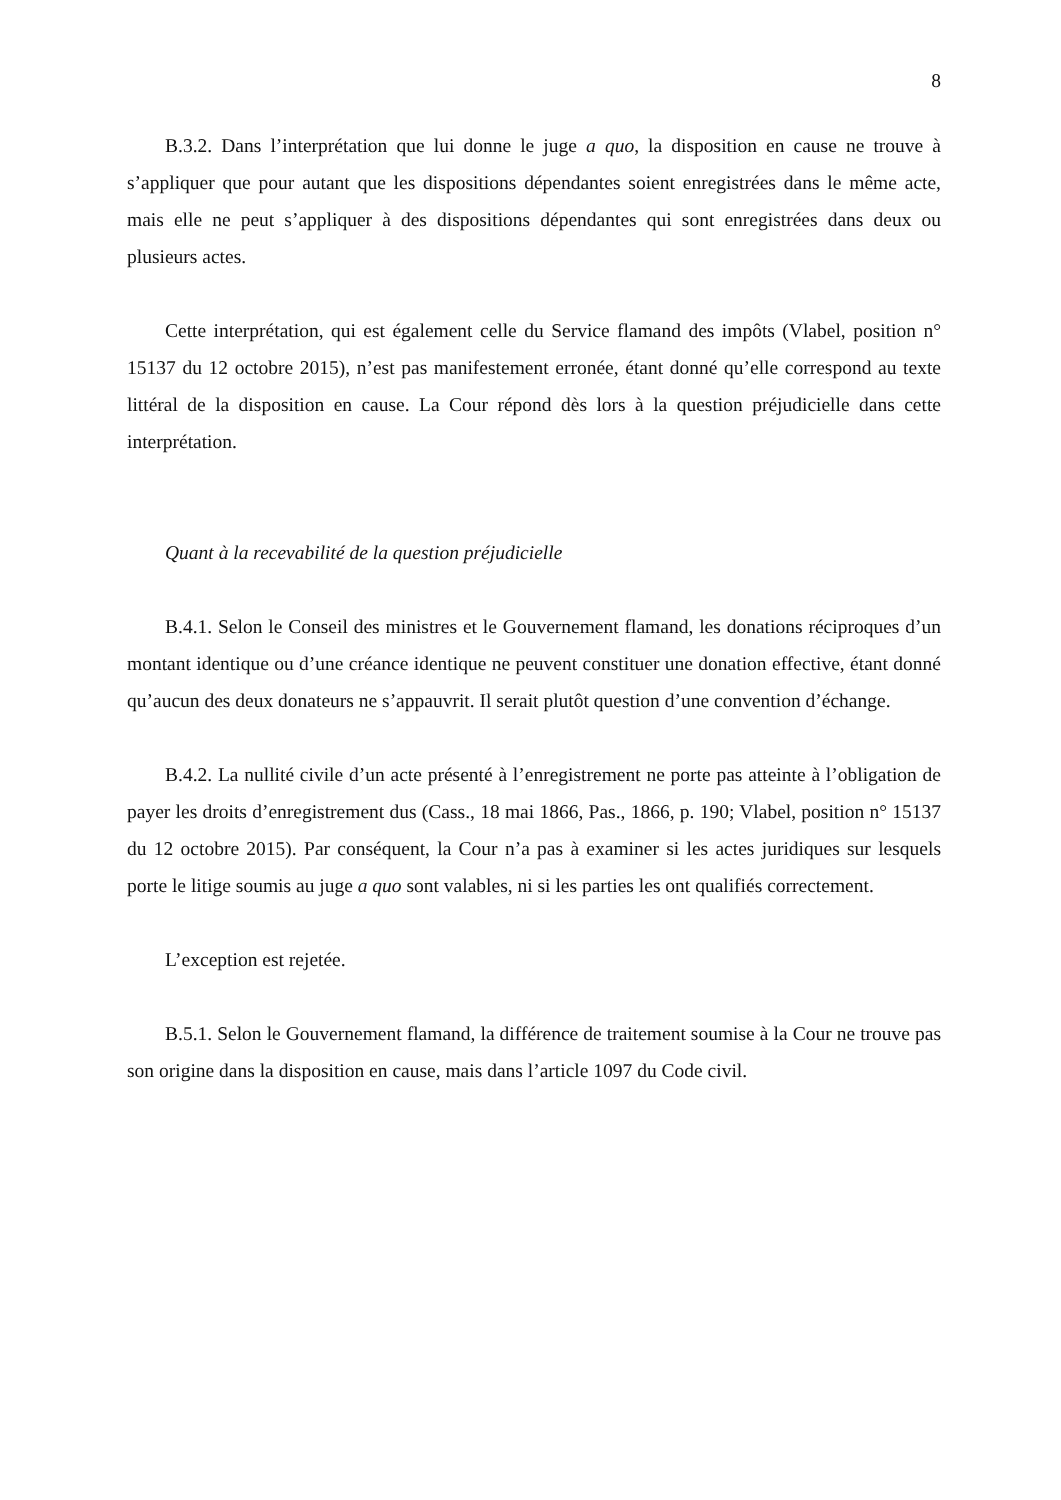8
B.3.2. Dans l’interprétation que lui donne le juge a quo, la disposition en cause ne trouve à s’appliquer que pour autant que les dispositions dépendantes soient enregistrées dans le même acte, mais elle ne peut s’appliquer à des dispositions dépendantes qui sont enregistrées dans deux ou plusieurs actes.
Cette interprétation, qui est également celle du Service flamand des impôts (Vlabel, position n° 15137 du 12 octobre 2015), n’est pas manifestement erronée, étant donné qu’elle correspond au texte littéral de la disposition en cause. La Cour répond dès lors à la question préjudicielle dans cette interprétation.
Quant à la recevabilité de la question préjudicielle
B.4.1. Selon le Conseil des ministres et le Gouvernement flamand, les donations réciproques d’un montant identique ou d’une créance identique ne peuvent constituer une donation effective, étant donné qu’aucun des deux donateurs ne s’appauvrit. Il serait plutôt question d’une convention d’échange.
B.4.2. La nullité civile d’un acte présenté à l’enregistrement ne porte pas atteinte à l’obligation de payer les droits d’enregistrement dus (Cass., 18 mai 1866, Pas., 1866, p. 190; Vlabel, position n° 15137 du 12 octobre 2015). Par conséquent, la Cour n’a pas à examiner si les actes juridiques sur lesquels porte le litige soumis au juge a quo sont valables, ni si les parties les ont qualifiés correctement.
L’exception est rejetée.
B.5.1. Selon le Gouvernement flamand, la différence de traitement soumise à la Cour ne trouve pas son origine dans la disposition en cause, mais dans l’article 1097 du Code civil.